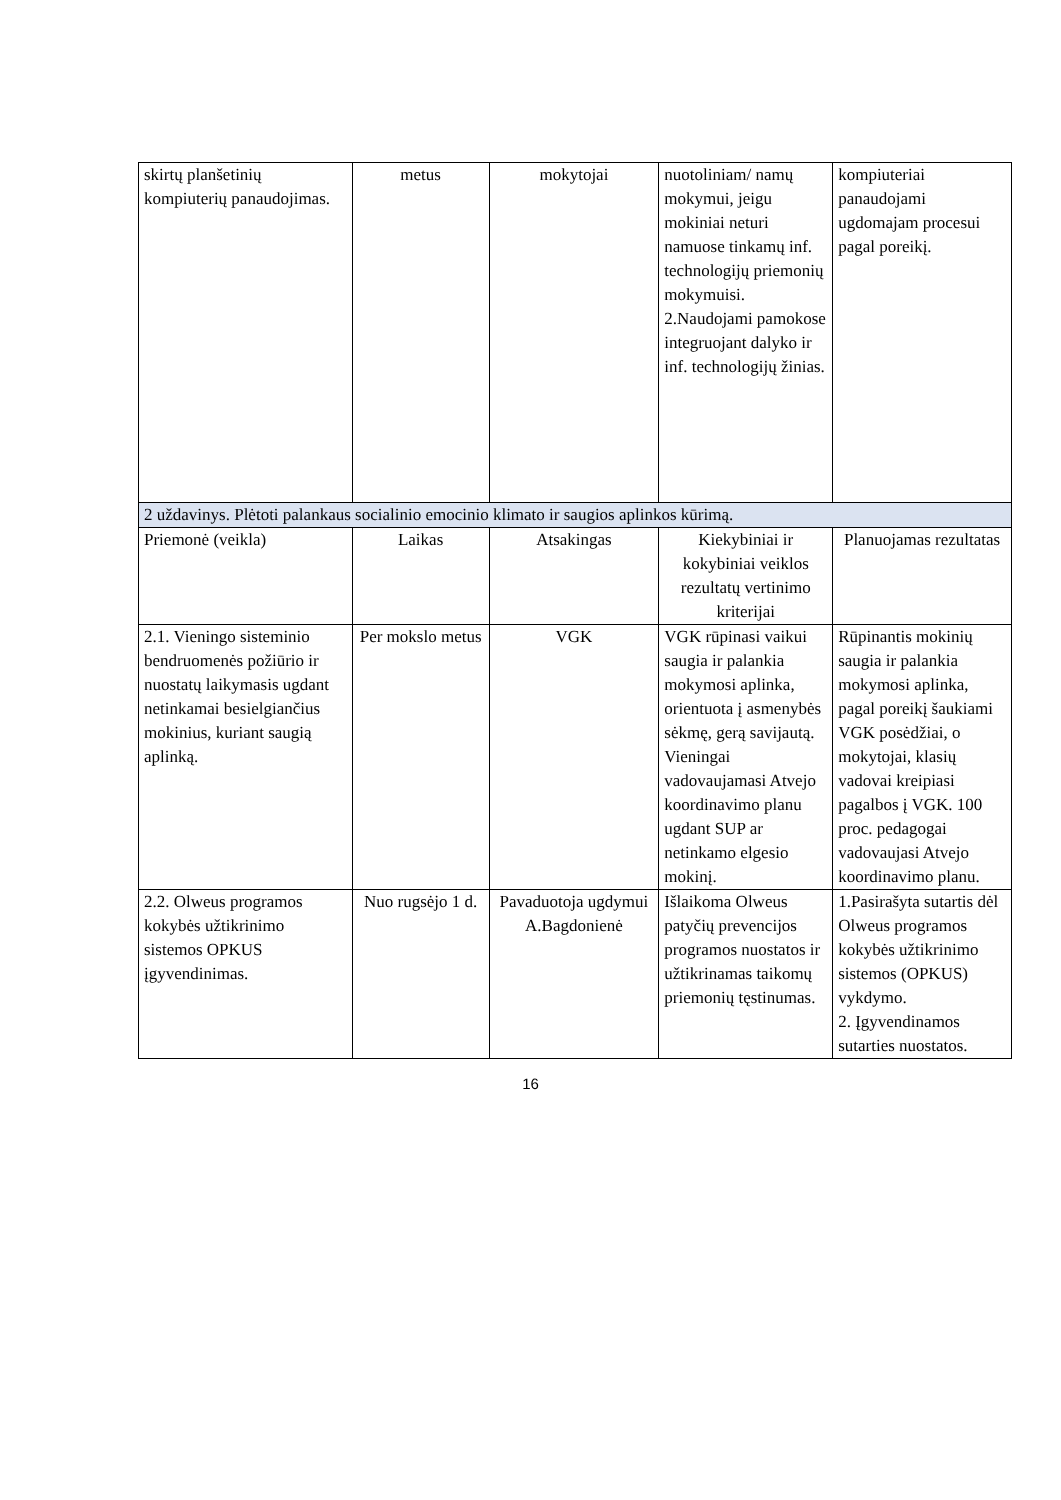| skirtų planšetinių kompiuterių panaudojimas. | metus | mokytojai | nuotoliniam/ namų mokymui, jeigu mokiniai neturi namuose tinkamų inf. technologijų priemonių mokymuisi. 2.Naudojami pamokose integruojant dalyko ir inf. technologijų žinias. | kompiuteriai panaudojami ugdomajam procesui pagal poreikį. |
| 2 uždavinys. Plėtoti palankaus socialinio emocinio klimato ir saugios aplinkos kūrimą. | | | | |
| Priemonė (veikla) | Laikas | Atsakingas | Kiekybiniai ir kokybiniai veiklos rezultatų vertinimo kriterijai | Planuojamas rezultatas |
| 2.1. Vieningo sisteminio bendruomenės požiūrio ir nuostatų laikymasis ugdant netinkamai besielgiančius mokinius, kuriant saugią aplinką. | Per mokslo metus | VGK | VGK rūpinasi vaikui saugia ir palankia mokymosi aplinka, orientuota į asmenybės sėkmę, gerą savijautą. Vieningai vadovaujamasi Atvejo koordinavimo planu ugdant SUP ar netinkamo elgesio mokinį. | Rūpinantis mokinių saugia ir palankia mokymosi aplinka, pagal poreikį šaukiami VGK posėdžiai, o mokytojai, klasių vadovai kreipiasi pagalbos į VGK. 100 proc. pedagogai vadovaujasi Atvejo koordinavimo planu. |
| 2.2. Olweus programos kokybės užtikrinimo sistemos OPKUS įgyvendinimas. | Nuo rugsėjo 1 d. | Pavaduotoja ugdymui A.Bagdonienė | Išlaikoma Olweus patyčių prevencijos programos nuostatos ir užtikrinamas taikomų priemonių tęstinumas. | 1.Pasirašyta sutartis dėl Olweus programos kokybės užtikrinimo sistemos (OPKUS) vykdymo. 2. Įgyvendinamos sutarties nuostatos. |
16